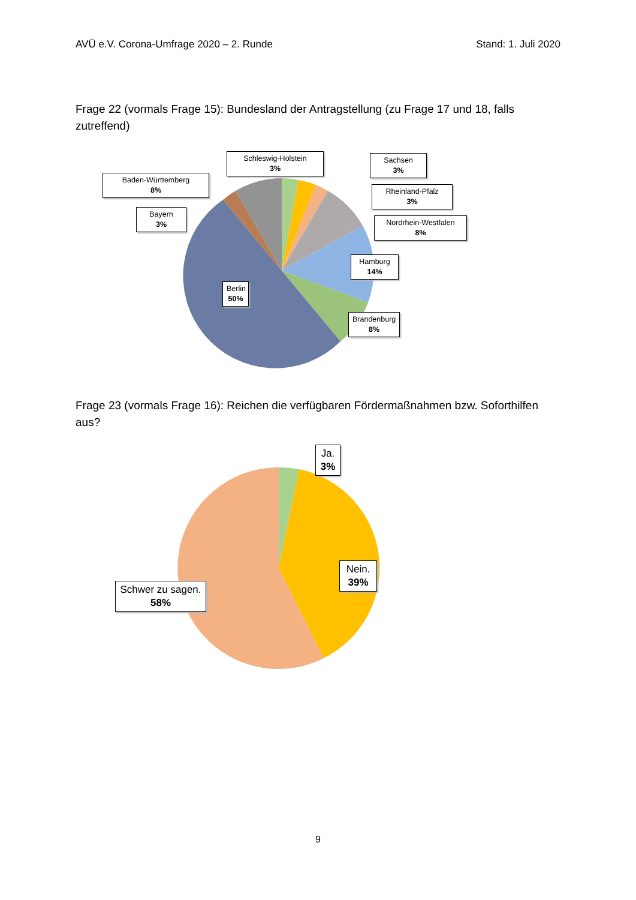AVÜ e.V. Corona-Umfrage 2020 – 2. Runde Stand: 1. Juli 2020
Frage 22 (vormals Frage 15): Bundesland der Antragstellung (zu Frage 17 und 18, falls zutreffend)
Schleswig-Holstein
3%
Sachsen
3%
Baden-Württemberg
8%
Rheinland-Pfalz
3%
Bayern
3%
Nordrhein-Westfalen
8%
Hamburg
14%
Berlin
50%
Brandenburg
8%
Frage 23 (vormals Frage 16): Reichen die verfügbaren Fördermaßnahmen bzw. Soforthilfen aus?
Ja.
3%
Nein.
39%
Schwer zu sagen.
58%
9